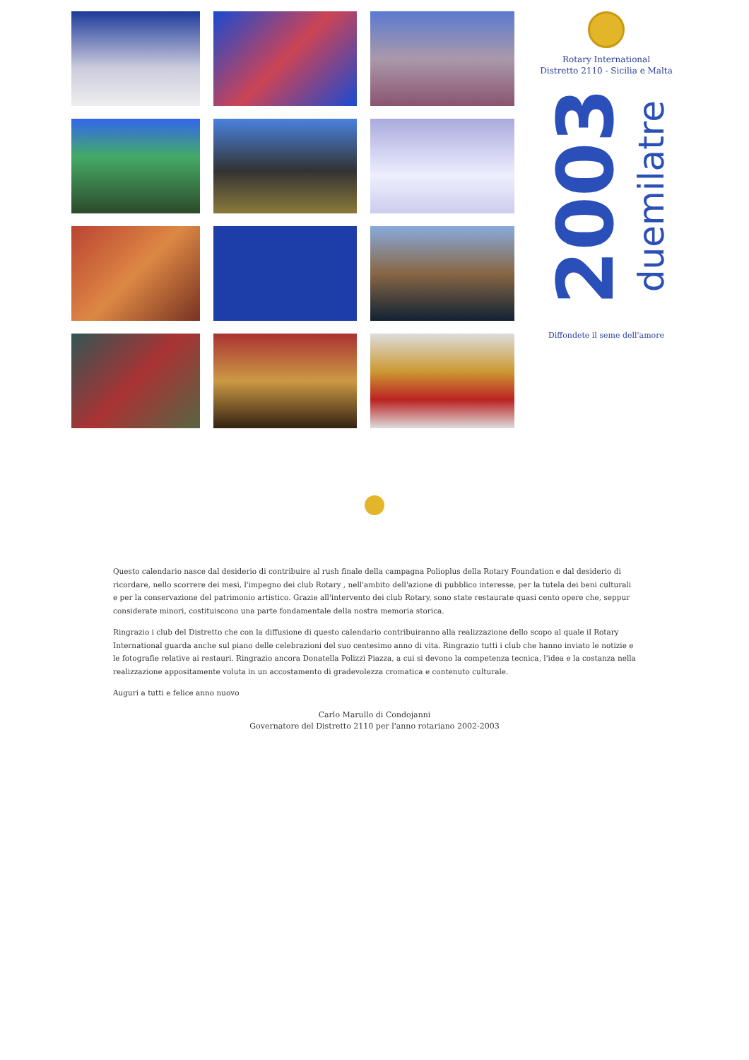Rotary International
Distretto 2110 - Sicilia e Malta
2003 duemilatre
Diffondete il seme dell'amore
Questo calendario nasce dal desiderio di contribuire al rush finale della campagna Polioplus della Rotary Foundation e dal desiderio di ricordare, nello scorrere dei mesi, l'impegno dei club Rotary , nell'ambito dell'azione di pubblico interesse, per la tutela dei beni culturali e per la conservazione del patrimonio artistico. Grazie all'intervento dei club Rotary, sono state restaurate quasi cento opere che, seppur considerate minori, costituiscono una parte fondamentale della nostra memoria storica.
Ringrazio i club del Distretto che con la diffusione di questo calendario contribuiranno alla realizzazione dello scopo al quale il Rotary International guarda anche sul piano delle celebrazioni del suo centesimo anno di vita. Ringrazio tutti i club che hanno inviato le notizie e le fotografie relative ai restauri. Ringrazio ancora Donatella Polizzi Piazza, a cui si devono la competenza tecnica, l'idea e la costanza nella realizzazione appositamente voluta in un accostamento di gradevolezza cromatica e contenuto culturale.
Auguri a tutti e felice anno nuovo
Carlo Marullo di Condojanni
Governatore del Distretto 2110 per l'anno rotariano 2002-2003